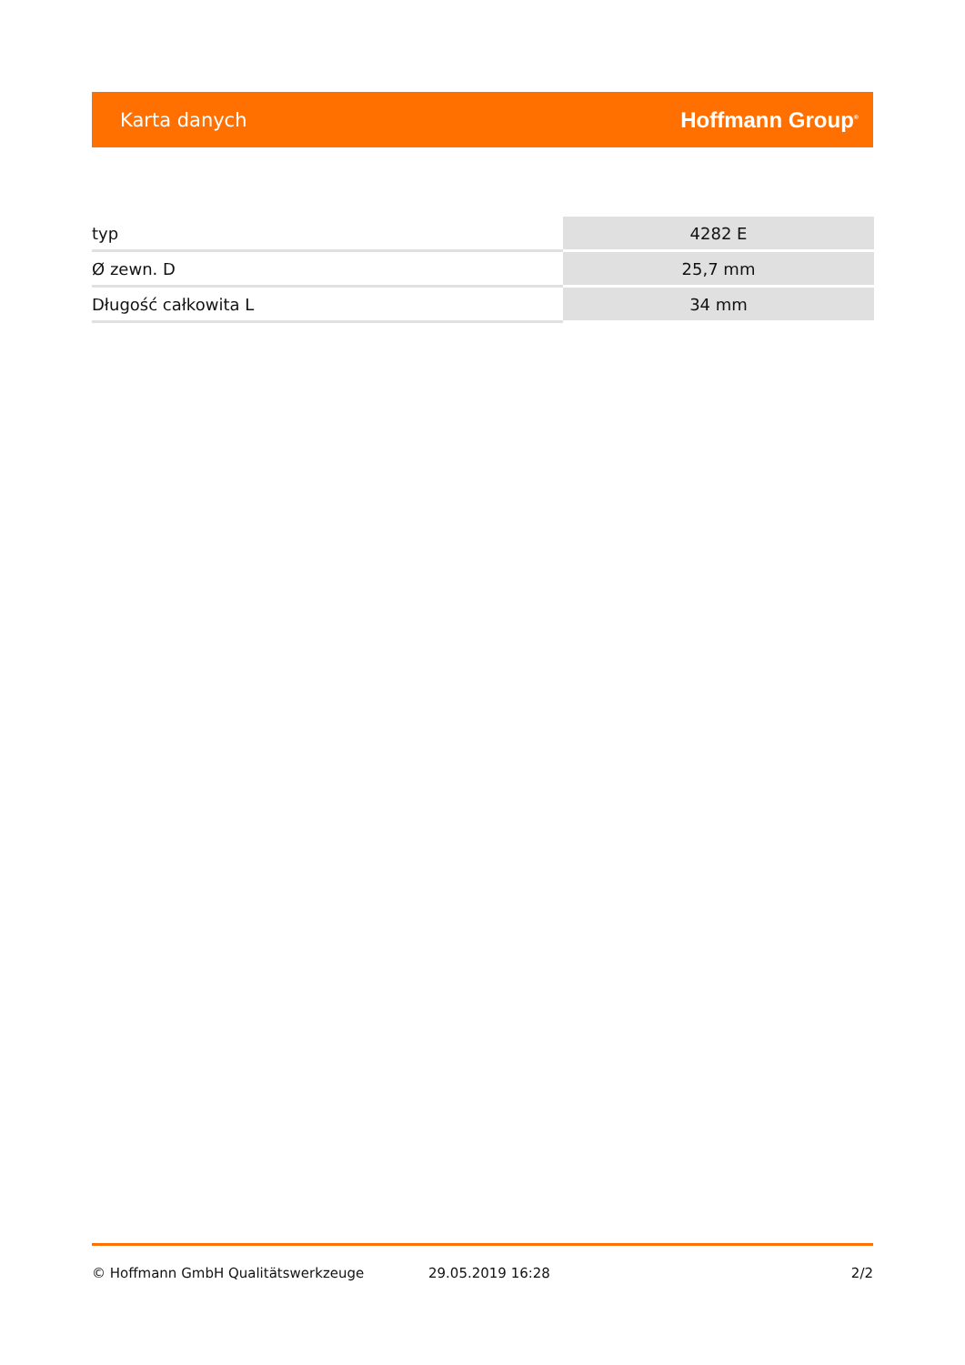Karta danych Hoffmann Group<sup>®</sup>
| typ | 4282 E |
| Ø zewn. D | 25,7 mm |
| Długość całkowita L | 34 mm |
© Hoffmann GmbH Qualitätswerkzeuge 29.05.2019 16:28 2/2